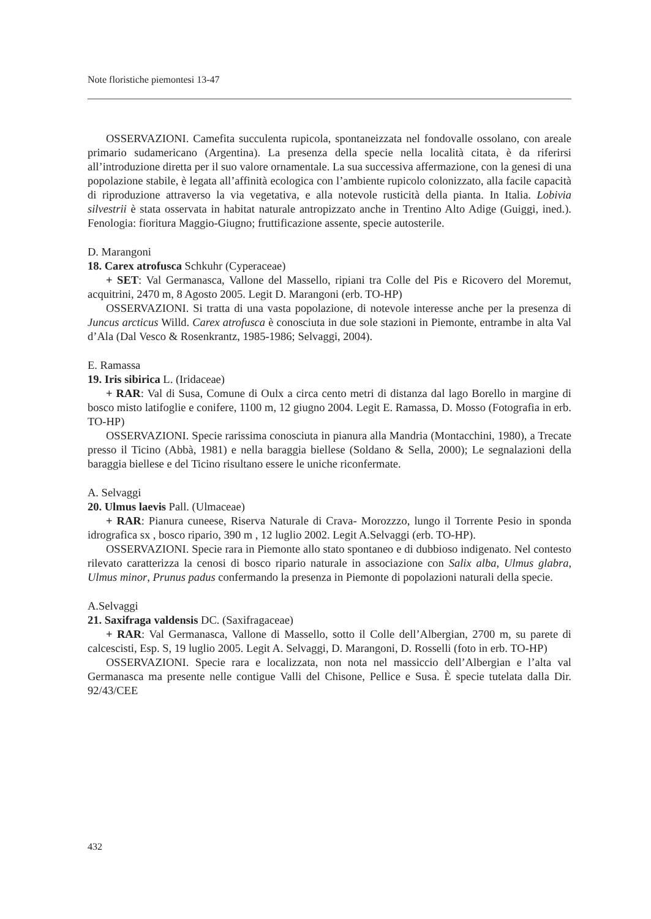Note floristiche piemontesi 13-47
OSSERVAZIONI. Camefita succulenta rupicola, spontaneizzata nel fondovalle ossolano, con areale primario sudamericano (Argentina). La presenza della specie nella località citata, è da riferirsi all’introduzione diretta per il suo valore ornamentale. La sua successiva affermazione, con la genesi di una popolazione stabile, è legata all’affinità ecologica con l’ambiente rupicolo colonizzato, alla facile capacità di riproduzione attraverso la via vegetativa, e alla notevole rusticità della pianta. In Italia. Lobivia silvestrii è stata osservata in habitat naturale antropizzato anche in Trentino Alto Adige (Guiggi, ined.). Fenologia: fioritura Maggio-Giugno; fruttificazione assente, specie autosterile.
D. Marangoni
18. Carex atrofusca Schkuhr (Cyperaceae)
+ SET: Val Germanasca, Vallone del Massello, ripiani tra Colle del Pis e Ricovero del Moremut, acquitrini, 2470 m, 8 Agosto 2005. Legit D. Marangoni (erb. TO-HP)
OSSERVAZIONI. Si tratta di una vasta popolazione, di notevole interesse anche per la presenza di Juncus arcticus Willd. Carex atrofusca è conosciuta in due sole stazioni in Piemonte, entrambe in alta Val d’Ala (Dal Vesco & Rosenkrantz, 1985-1986; Selvaggi, 2004).
E. Ramassa
19. Iris sibirica L. (Iridaceae)
+ RAR: Val di Susa, Comune di Oulx a circa cento metri di distanza dal lago Borello in margine di bosco misto latifoglie e conifere, 1100 m, 12 giugno 2004. Legit E. Ramassa, D. Mosso (Fotografia in erb. TO-HP)
OSSERVAZIONI. Specie rarissima conosciuta in pianura alla Mandria (Montacchini, 1980), a Trecate presso il Ticino (Abbà, 1981) e nella baraggia biellese (Soldano & Sella, 2000); Le segnalazioni della baraggia biellese e del Ticino risultano essere le uniche riconfermate.
A. Selvaggi
20. Ulmus laevis Pall. (Ulmaceae)
+ RAR: Pianura cuneese, Riserva Naturale di Crava- Morozzzo, lungo il Torrente Pesio in sponda idrografica sx , bosco ripario, 390 m , 12 luglio 2002. Legit A.Selvaggi (erb. TO-HP).
OSSERVAZIONI. Specie rara in Piemonte allo stato spontaneo e di dubbioso indigenato. Nel contesto rilevato caratterizza la cenosi di bosco ripario naturale in associazione con Salix alba, Ulmus glabra, Ulmus minor, Prunus padus confermando la presenza in Piemonte di popolazioni naturali della specie.
A.Selvaggi
21. Saxifraga valdensis DC. (Saxifragaceae)
+ RAR: Val Germanasca, Vallone di Massello, sotto il Colle dell’Albergian, 2700 m, su parete di calcescisti, Esp. S, 19 luglio 2005. Legit A. Selvaggi, D. Marangoni, D. Rosselli (foto in erb. TO-HP)
OSSERVAZIONI. Specie rara e localizzata, non nota nel massiccio dell’Albergian e l’alta val Germanasca ma presente nelle contigue Valli del Chisone, Pellice e Susa. È specie tutelata dalla Dir. 92/43/CEE
432